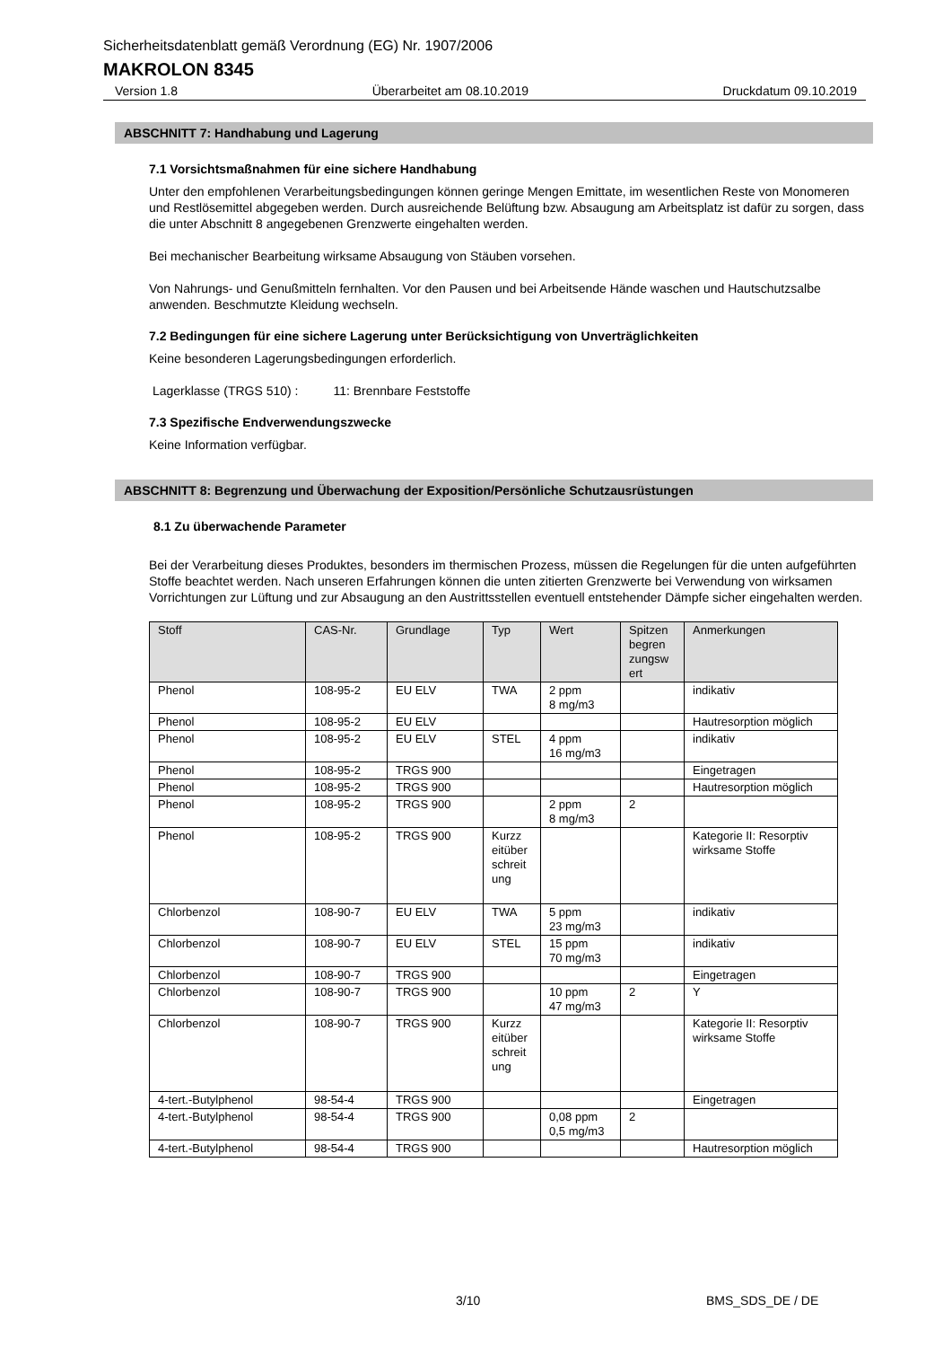Sicherheitsdatenblatt gemäß Verordnung (EG) Nr. 1907/2006
MAKROLON 8345
Version 1.8 Überarbeitet am 08.10.2019 Druckdatum 09.10.2019
ABSCHNITT 7: Handhabung und Lagerung
7.1 Vorsichtsmaßnahmen für eine sichere Handhabung
Unter den empfohlenen Verarbeitungsbedingungen können geringe Mengen Emittate, im wesentlichen Reste von Monomeren und Restlösemittel abgegeben werden. Durch ausreichende Belüftung bzw. Absaugung am Arbeitsplatz ist dafür zu sorgen, dass die unter Abschnitt 8 angegebenen Grenzwerte eingehalten werden.
Bei mechanischer Bearbeitung wirksame Absaugung von Stäuben vorsehen.
Von Nahrungs- und Genußmitteln fernhalten. Vor den Pausen und bei Arbeitsende Hände waschen und Hautschutzsalbe anwenden. Beschmutzte Kleidung wechseln.
7.2 Bedingungen für eine sichere Lagerung unter Berücksichtigung von Unverträglichkeiten
Keine besonderen Lagerungsbedingungen erforderlich.
Lagerklasse (TRGS 510) : 11: Brennbare Feststoffe
7.3 Spezifische Endverwendungszwecke
Keine Information verfügbar.
ABSCHNITT 8: Begrenzung und Überwachung der Exposition/Persönliche Schutzausrüstungen
8.1 Zu überwachende Parameter
Bei der Verarbeitung dieses Produktes, besonders im thermischen Prozess, müssen die Regelungen für die unten aufgeführten Stoffe beachtet werden. Nach unseren Erfahrungen können die unten zitierten Grenzwerte bei Verwendung von wirksamen Vorrichtungen zur Lüftung und zur Absaugung an den Austrittsstellen eventuell entstehender Dämpfe sicher eingehalten werden.
| Stoff | CAS-Nr. | Grundlage | Typ | Wert | Spitzen begren zungsw ert | Anmerkungen |
| --- | --- | --- | --- | --- | --- | --- |
| Phenol | 108-95-2 | EU ELV | TWA | 2 ppm 8 mg/m3 | | indikativ |
| Phenol | 108-95-2 | EU ELV | | | | Hautresorption möglich |
| Phenol | 108-95-2 | EU ELV | STEL | 4 ppm 16 mg/m3 | | indikativ |
| Phenol | 108-95-2 | TRGS 900 | | | | Eingetragen |
| Phenol | 108-95-2 | TRGS 900 | | | | Hautresorption möglich |
| Phenol | 108-95-2 | TRGS 900 | | 2 ppm 8 mg/m3 | 2 | |
| Phenol | 108-95-2 | TRGS 900 | Kurzz eitüber schreit ung | | | Kategorie II: Resorptiv wirksame Stoffe |
| Chlorbenzol | 108-90-7 | EU ELV | TWA | 5 ppm 23 mg/m3 | | indikativ |
| Chlorbenzol | 108-90-7 | EU ELV | STEL | 15 ppm 70 mg/m3 | | indikativ |
| Chlorbenzol | 108-90-7 | TRGS 900 | | | | Eingetragen |
| Chlorbenzol | 108-90-7 | TRGS 900 | | 10 ppm 47 mg/m3 | 2 | Y |
| Chlorbenzol | 108-90-7 | TRGS 900 | Kurzz eitüber schreit ung | | | Kategorie II: Resorptiv wirksame Stoffe |
| 4-tert.-Butylphenol | 98-54-4 | TRGS 900 | | | | Eingetragen |
| 4-tert.-Butylphenol | 98-54-4 | TRGS 900 | | 0,08 ppm 0,5 mg/m3 | 2 | |
| 4-tert.-Butylphenol | 98-54-4 | TRGS 900 | | | | Hautresorption möglich |
3/10 BMS_SDS_DE / DE